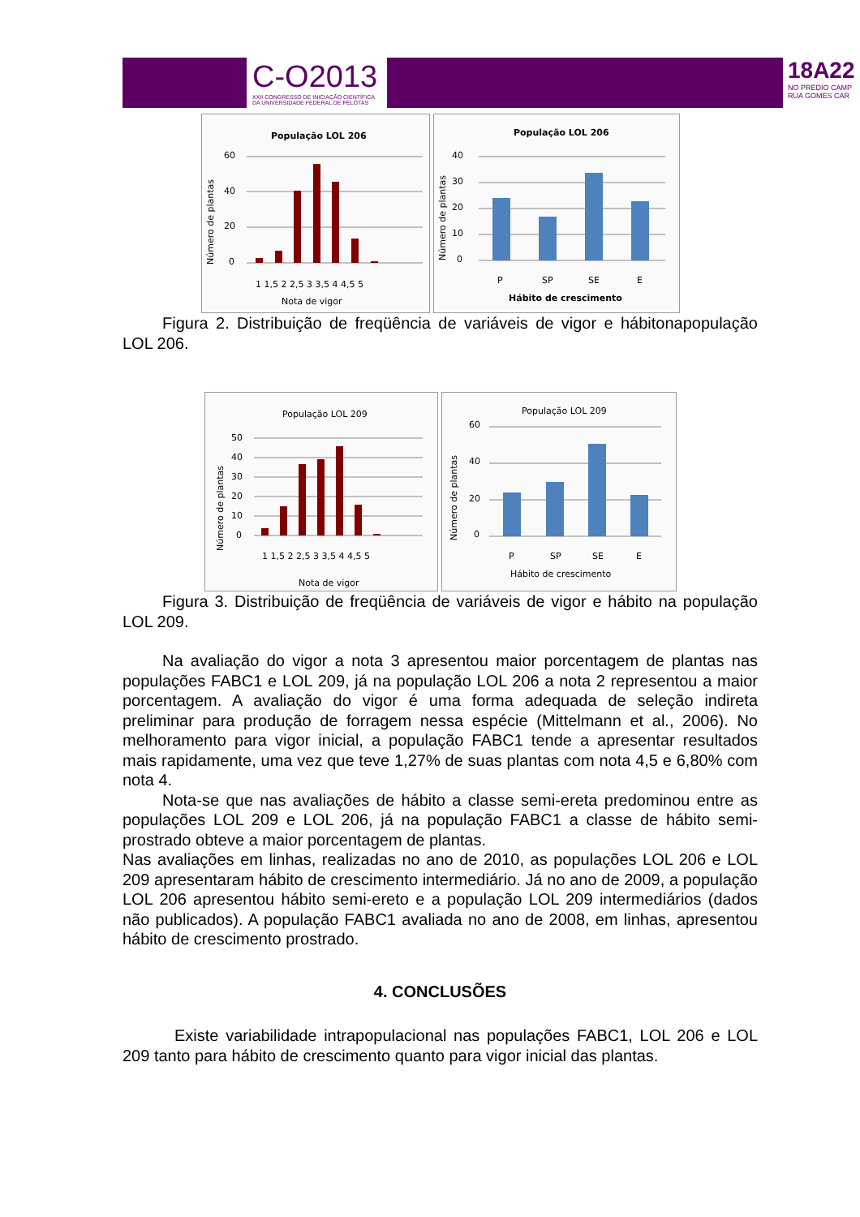C-O2013
XXII CONGRESSO DE INICIAÇÃO CIENTÍFICA
DA UNIVERSIDADE FEDERAL DE PELOTAS
18A22
NO PRÉDIO CAMP
RUA GOMES CAR
População LOL 206
Número de plantas
60
40
20
0
1 1,5 2 2,5 3 3,5 4 4,5 5
Nota de vigor
População LOL 206
Número de plantas
40
30
20
10
0
P
SP
SE
E
Hábito de crescimento
Figura 2. Distribuição de freqüência de variáveis de vigor e hábitonapopulação LOL 206.
População LOL 209
Número de plantas
50
40
30
20
10
0
1 1,5 2 2,5 3 3,5 4 4,5 5
Nota de vigor
População LOL 209
Número de plantas
60
40
20
0
P
SP
SE
E
Hábito de crescimento
Figura 3. Distribuição de freqüência de variáveis de vigor e hábito na população LOL 209.
Na avaliação do vigor a nota 3 apresentou maior porcentagem de plantas nas populações FABC1 e LOL 209, já na população LOL 206 a nota 2 representou a maior porcentagem. A avaliação do vigor é uma forma adequada de seleção indireta preliminar para produção de forragem nessa espécie (Mittelmann et al., 2006). No melhoramento para vigor inicial, a população FABC1 tende a apresentar resultados mais rapidamente, uma vez que teve 1,27% de suas plantas com nota 4,5 e 6,80% com nota 4.
Nota-se que nas avaliações de hábito a classe semi-ereta predominou entre as populações LOL 209 e LOL 206, já na população FABC1 a classe de hábito semi-prostrado obteve a maior porcentagem de plantas.
Nas avaliações em linhas, realizadas no ano de 2010, as populações LOL 206 e LOL 209 apresentaram hábito de crescimento intermediário. Já no ano de 2009, a população LOL 206 apresentou hábito semi-ereto e a população LOL 209 intermediários (dados não publicados). A população FABC1 avaliada no ano de 2008, em linhas, apresentou hábito de crescimento prostrado.
4. CONCLUSÕES
Existe variabilidade intrapopulacional nas populações FABC1, LOL 206 e LOL 209 tanto para hábito de crescimento quanto para vigor inicial das plantas.